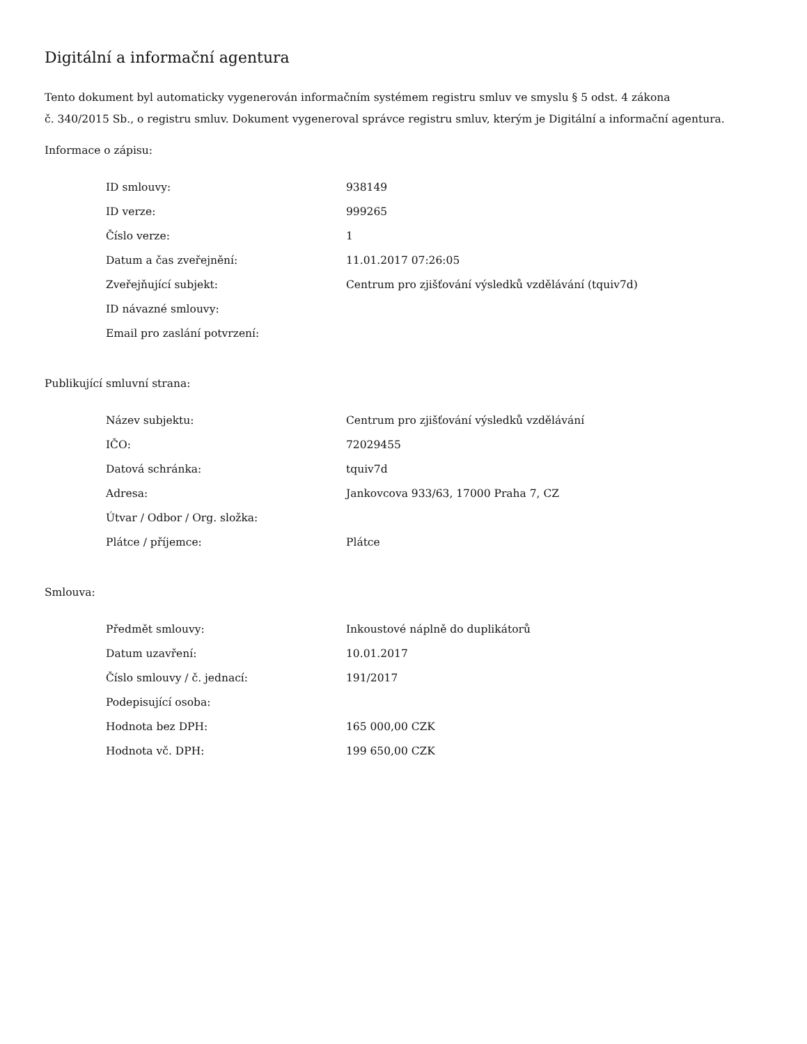Digitální a informační agentura
Tento dokument byl automaticky vygenerován informačním systémem registru smluv ve smyslu § 5 odst. 4 zákona
č. 340/2015 Sb., o registru smluv. Dokument vygeneroval správce registru smluv, kterým je Digitální a informační agentura.
Informace o zápisu:
| ID smlouvy: | 938149 |
| ID verze: | 999265 |
| Číslo verze: | 1 |
| Datum a čas zveřejnění: | 11.01.2017 07:26:05 |
| Zveřejňující subjekt: | Centrum pro zjišťování výsledků vzdělávání (tquiv7d) |
| ID návazné smlouvy: | |
| Email pro zaslání potvrzení: | |
Publikující smluvní strana:
| Název subjektu: | Centrum pro zjišťování výsledků vzdělávání |
| IČO: | 72029455 |
| Datová schránka: | tquiv7d |
| Adresa: | Jankovcova 933/63, 17000 Praha 7, CZ |
| Útvar / Odbor / Org. složka: | |
| Plátce / příjemce: | Plátce |
Smlouva:
| Předmět smlouvy: | Inkoustové náplně do duplikátorů |
| Datum uzavření: | 10.01.2017 |
| Číslo smlouvy / č. jednací: | 191/2017 |
| Podepisující osoba: | |
| Hodnota bez DPH: | 165 000,00 CZK |
| Hodnota vč. DPH: | 199 650,00 CZK |